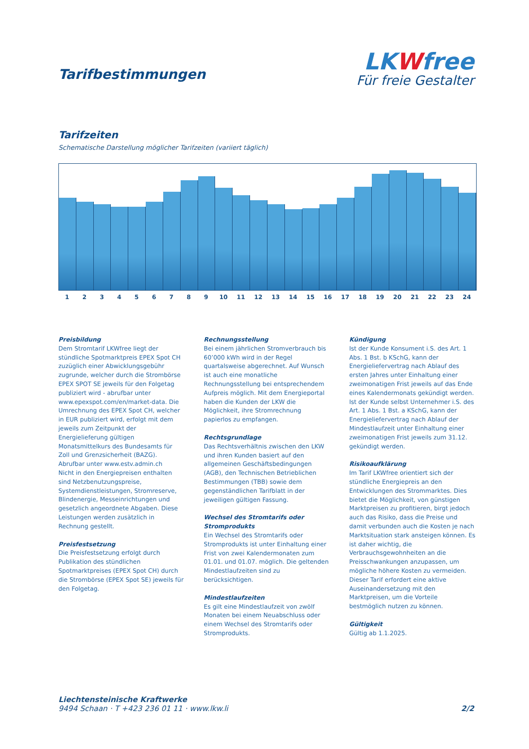Tarifbestimmungen
LKWfree
Für freie Gestalter
Tarifzeiten
Schematische Darstellung möglicher Tarifzeiten (variiert täglich)
1 2 3 4 5 6 7 8 9 10 11 12 13 14 15 16 17 18 19 20 21 22 23 24
Preisbildung
Dem Stromtarif LKWfree liegt der stündliche Spotmarktpreis EPEX Spot CH zuzüglich einer Abwicklungsgebühr zugrunde, welcher durch die Strombörse EPEX SPOT SE jeweils für den Folgetag publiziert wird - abrufbar unter www.epexspot.com/en/market-data. Die Umrechnung des EPEX Spot CH, welcher in EUR publiziert wird, erfolgt mit dem jeweils zum Zeitpunkt der Energielieferung gültigen Monatsmittelkurs des Bundesamts für Zoll und Grenzsicherheit (BAZG). Abrufbar unter www.estv.admin.ch
Nicht in den Energiepreisen enthalten sind Netzbenutzungspreise, Systemdienstleistungen, Stromreserve, Blindenergie, Messeinrichtungen und gesetzlich angeordnete Abgaben. Diese Leistungen werden zusätzlich in Rechnung gestellt.
Preisfestsetzung
Die Preisfestsetzung erfolgt durch Publikation des stündlichen Spotmarktpreises (EPEX Spot CH) durch die Strombörse (EPEX Spot SE) jeweils für den Folgetag.
Rechnungsstellung
Bei einem jährlichen Stromverbrauch bis 60’000 kWh wird in der Regel quartalsweise abgerechnet. Auf Wunsch ist auch eine monatliche Rechnungsstellung bei entsprechendem Aufpreis möglich. Mit dem Energieportal haben die Kunden der LKW die Möglichkeit, ihre Stromrechnung papierlos zu empfangen.
Rechtsgrundlage
Das Rechtsverhältnis zwischen den LKW und ihren Kunden basiert auf den allgemeinen Geschäftsbedingungen (AGB), den Technischen Betrieblichen Bestimmungen (TBB) sowie dem gegenständlichen Tarifblatt in der jeweiligen gültigen Fassung.
Wechsel des Stromtarifs oder Stromprodukts
Ein Wechsel des Stromtarifs oder Stromprodukts ist unter Einhaltung einer Frist von zwei Kalendermonaten zum 01.01. und 01.07. möglich. Die geltenden Mindestlaufzeiten sind zu berücksichtigen.
Mindestlaufzeiten
Es gilt eine Mindestlaufzeit von zwölf Monaten bei einem Neuabschluss oder einem Wechsel des Stromtarifs oder Stromprodukts.
Kündigung
Ist der Kunde Konsument i.S. des Art. 1 Abs. 1 Bst. b KSchG, kann der Energieliefervertrag nach Ablauf des ersten Jahres unter Einhaltung einer zweimonatigen Frist jeweils auf das Ende eines Kalendermonats gekündigt werden.
Ist der Kunde selbst Unternehmer i.S. des Art. 1 Abs. 1 Bst. a KSchG, kann der Energieliefervertrag nach Ablauf der Mindestlaufzeit unter Einhaltung einer zweimonatigen Frist jeweils zum 31.12. gekündigt werden.
Risikoaufklärung
Im Tarif LKWfree orientiert sich der stündliche Energiepreis an den Entwicklungen des Strommarktes. Dies bietet die Möglichkeit, von günstigen Marktpreisen zu profitieren, birgt jedoch auch das Risiko, dass die Preise und damit verbunden auch die Kosten je nach Marktsituation stark ansteigen können. Es ist daher wichtig, die Verbrauchsgewohnheiten an die Preisschwankungen anzupassen, um mögliche höhere Kosten zu vermeiden. Dieser Tarif erfordert eine aktive Auseinandersetzung mit den Marktpreisen, um die Vorteile bestmöglich nutzen zu können.
Gültigkeit
Gültig ab 1.1.2025.
Liechtensteinische Kraftwerke
9494 Schaan · T +423 236 01 11 · www.lkw.li
2/2